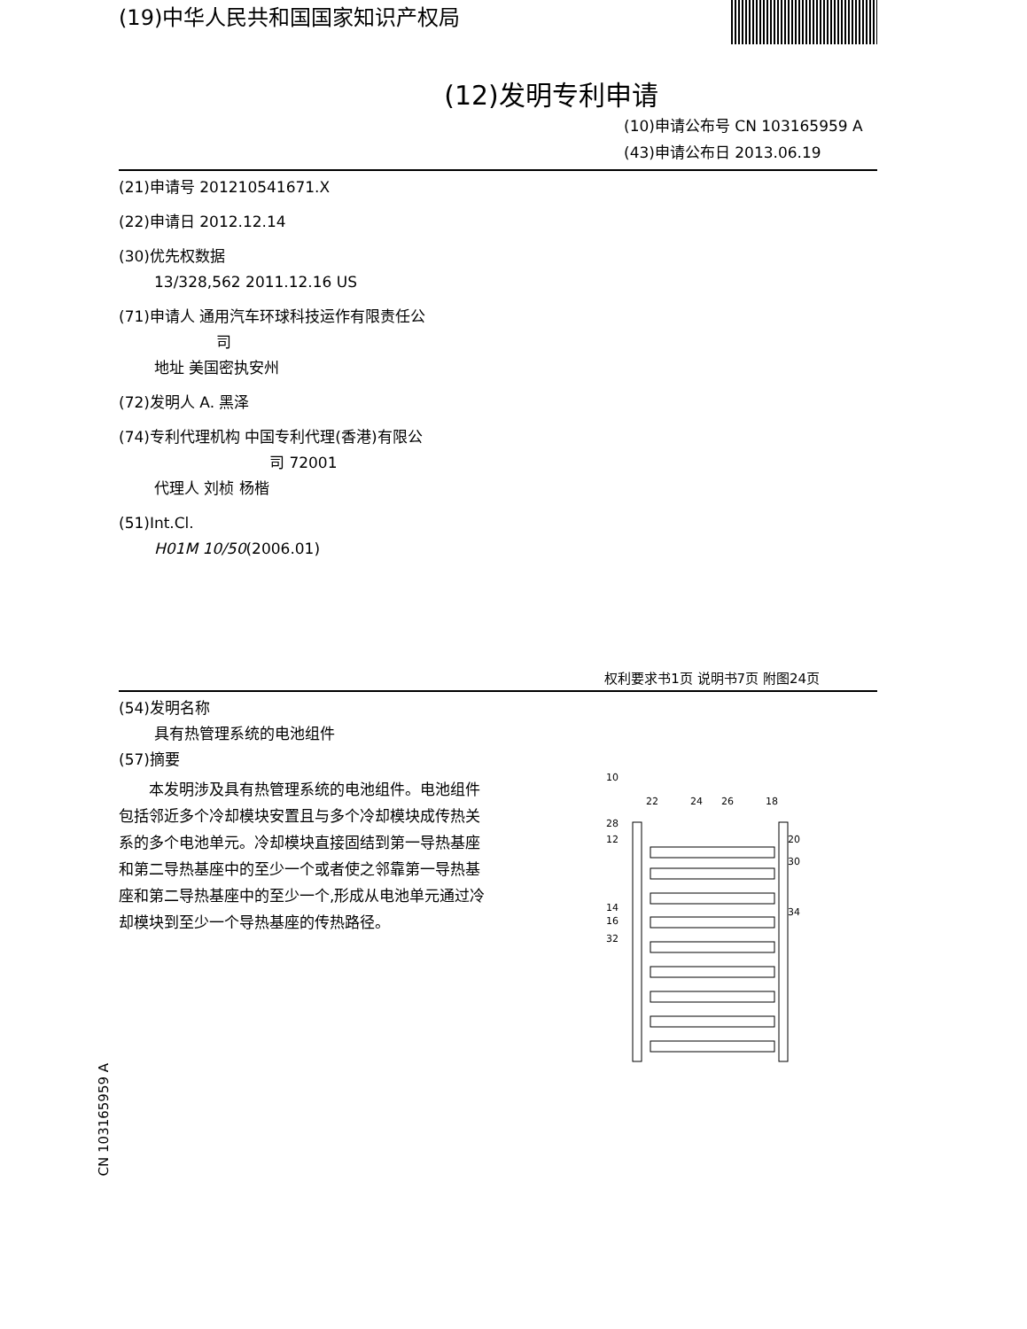(19)中华人民共和国国家知识产权局
(12)发明专利申请
(10)申请公布号 CN 103165959 A
(43)申请公布日 2013.06.19
(21)申请号 201210541671.X
(22)申请日 2012.12.14
(30)优先权数据
13/328,562 2011.12.16 US
(71)申请人 通用汽车环球科技运作有限责任公
司
地址 美国密执安州
(72)发明人 A. 黑泽
(74)专利代理机构 中国专利代理(香港)有限公
司 72001
代理人 刘桢 杨楷
(51)Int.Cl.
H01M 10/50(2006.01)
权利要求书1页 说明书7页 附图24页
(54)发明名称
具有热管理系统的电池组件
(57)摘要
本发明涉及具有热管理系统的电池组件。电池组件包括邻近多个冷却模块安置且与多个冷却模块成传热关系的多个电池单元。冷却模块直接固结到第一导热基座和第二导热基座中的至少一个或者使之邻靠第一导热基座和第二导热基座中的至少一个,形成从电池单元通过冷却模块到至少一个导热基座的传热路径。
10
22
24
26
18
28
12
20
30
14
16
34
32
CN 103165959 A